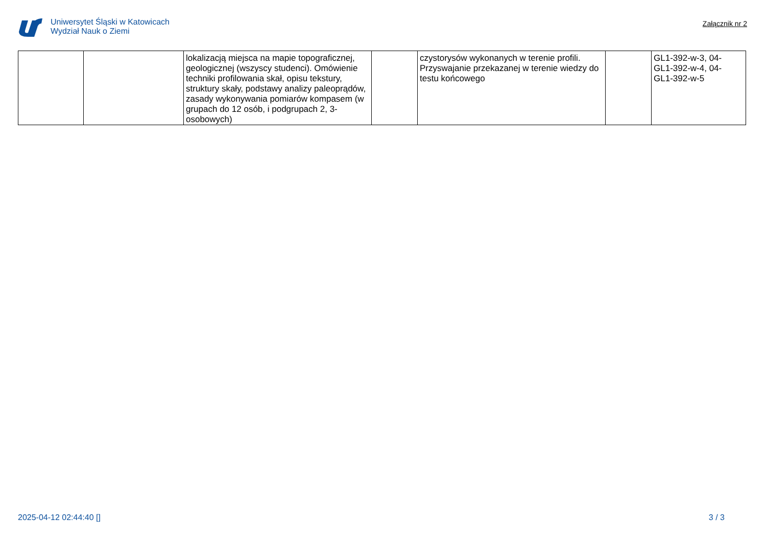Uniwersytet Śląski w Katowicach
Wydział Nauk o Ziemi
Załącznik nr 2
| | | lokalizacją miejsca na mapie topograficznej, geologicznej (wszyscy studenci). Omówienie techniki profilowania skał, opisu tekstury, struktury skały, podstawy analizy paleoprądów, zasady wykonywania pomiarów kompasem (w grupach do 12 osób, i podgrupach 2, 3-osobowych) | | czystorysów wykonanych w terenie profili. Przyswajanie przekazanej w terenie wiedzy do testu końcowego | | GL1-392-w-3, 04- GL1-392-w-4, 04- GL1-392-w-5 |
2025-04-12 02:44:40 [] 3 / 3